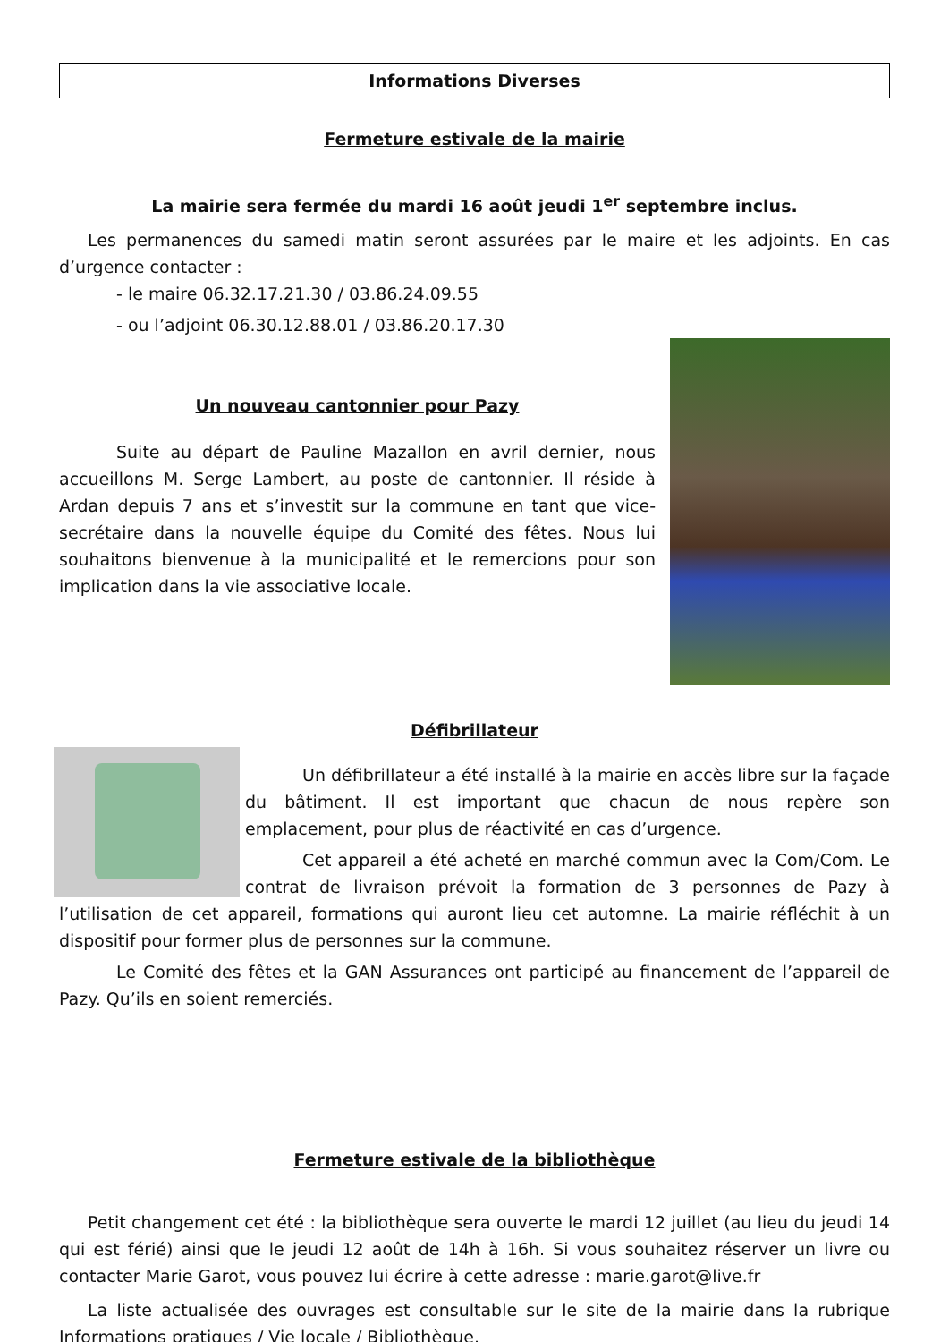Informations Diverses
Fermeture estivale de la mairie
La mairie sera fermée du mardi 16 août jeudi 1<sup>er</sup> septembre inclus.
Les permanences du samedi matin seront assurées par le maire et les adjoints. En cas d’urgence contacter :
- le maire 06.32.17.21.30 / 03.86.24.09.55
- ou l’adjoint 06.30.12.88.01 / 03.86.20.17.30
Un nouveau cantonnier pour Pazy
Suite au départ de Pauline Mazallon en avril dernier, nous accueillons M. Serge Lambert, au poste de cantonnier. Il réside à Ardan depuis 7 ans et s’investit sur la commune en tant que vice-secrétaire dans la nouvelle équipe du Comité des fêtes. Nous lui souhaitons bienvenue à la municipalité et le remercions pour son implication dans la vie associative locale.
Défibrillateur
Un défibrillateur a été installé à la mairie en accès libre sur la façade du bâtiment. Il est important que chacun de nous repère son emplacement, pour plus de réactivité en cas d’urgence.
Cet appareil a été acheté en marché commun avec la Com/Com. Le contrat de livraison prévoit la formation de 3 personnes de Pazy à l’utilisation de cet appareil, formations qui auront lieu cet automne. La mairie réfléchit à un dispositif pour former plus de personnes sur la commune.
Le Comité des fêtes et la GAN Assurances ont participé au financement de l’appareil de Pazy. Qu’ils en soient remerciés.
Fermeture estivale de la bibliothèque
Petit changement cet été : la bibliothèque sera ouverte le mardi 12 juillet (au lieu du jeudi 14 qui est férié) ainsi que le jeudi 12 août de 14h à 16h. Si vous souhaitez réserver un livre ou contacter Marie Garot, vous pouvez lui écrire à cette adresse : marie.garot@live.fr
La liste actualisée des ouvrages est consultable sur le site de la mairie dans la rubrique Informations pratiques / Vie locale / Bibliothèque.